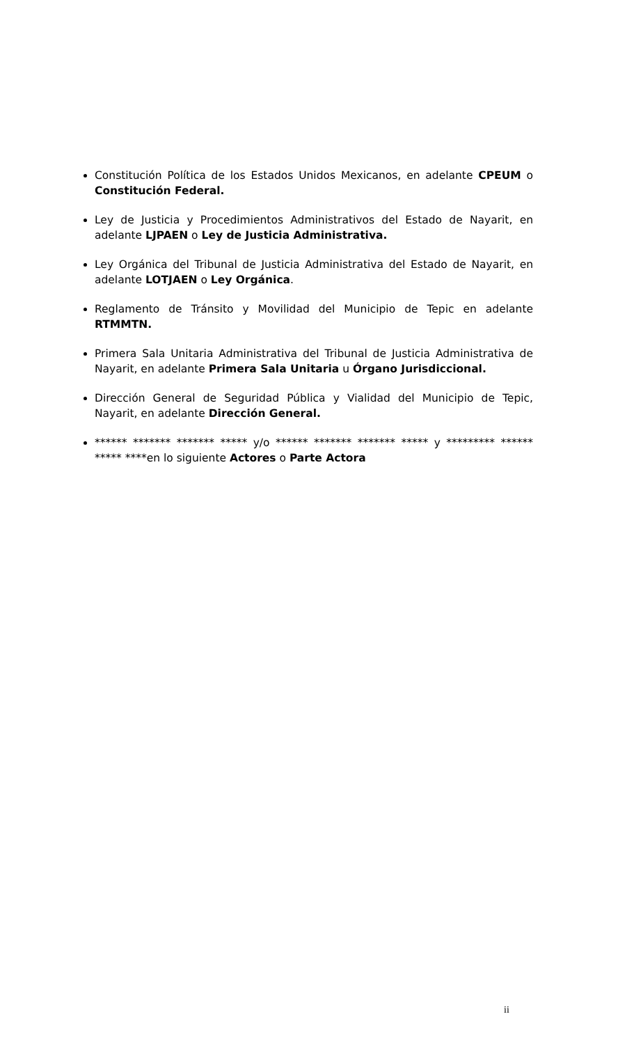Constitución Política de los Estados Unidos Mexicanos, en adelante CPEUM o Constitución Federal.
Ley de Justicia y Procedimientos Administrativos del Estado de Nayarit, en adelante LJPAEN o Ley de Justicia Administrativa.
Ley Orgánica del Tribunal de Justicia Administrativa del Estado de Nayarit, en adelante LOTJAEN o Ley Orgánica.
Reglamento de Tránsito y Movilidad del Municipio de Tepic en adelante RTMMTN.
Primera Sala Unitaria Administrativa del Tribunal de Justicia Administrativa de Nayarit, en adelante Primera Sala Unitaria u Órgano Jurisdiccional.
Dirección General de Seguridad Pública y Vialidad del Municipio de Tepic, Nayarit, en adelante Dirección General.
****** ******* ******* ***** y/o ****** ******* ******* ***** y ********* ****** ***** ****en lo siguiente Actores o Parte Actora
ii